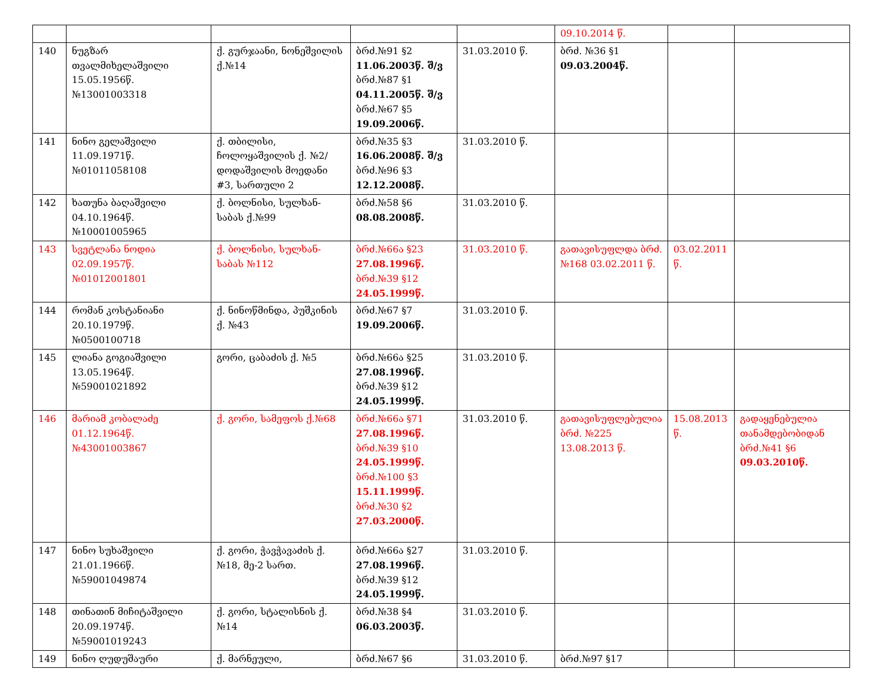| | | | | | 09.10.2014 წ. | | |
| 140 | ნუგზარ თვალმიხელაშვილი 15.05.1956წ. №13001003318 | ქ. გურჯაანი, ნონეშვილის ქ.№14 | ბრძ.№91 §2 11.06.2003წ. შ/ვ ბრძ.№87 §1 04.11.2005წ. შ/ვ ბრძ.№67 §5 19.09.2006წ. | 31.03.2010 წ. | ბრძ. №36 §1 09.03.2004წ. | | |
| 141 | ნინო გელაშვილი 11.09.1971წ. №01011058108 | ქ. თბილისი, ჩოლოყაშვილის ქ. №2/დოდაშვილის მოედანი #3, სართული 2 | ბრძ.№35 §3 16.06.2008წ. შ/ვ ბრძ.№96 §3 12.12.2008წ. | 31.03.2010 წ. | | | |
| 142 | ხათუნა ბაღაშვილი 04.10.1964წ. №10001005965 | ქ. ბოლნისი, სულხან-საბას ქ.№99 | ბრძ.№58 §6 08.08.2008წ. | 31.03.2010 წ. | | | |
| 143 | სვეტლანა ნოდია 02.09.1957წ. №01012001801 | ქ. ბოლნისი, სულხან-საბას №112 | ბრძ.№66ა §23 27.08.1996წ. ბრძ.№39 §12 24.05.1999წ. | 31.03.2010 წ. | გათავისუფლდა ბრძ.№168 03.02.2011 წ. | 03.02.2011 წ. | |
| 144 | რომან კოსტანიანი 20.10.1979წ. №0500100718 | ქ. ნინოწმინდა, პუშკინის ქ. №43 | ბრძ.№67 §7 19.09.2006წ. | 31.03.2010 წ. | | | |
| 145 | ლიანა გოგიაშვილი 13.05.1964წ. №59001021892 | გორი, ცაბაძის ქ. №5 | ბრძ.№66ა §25 27.08.1996წ. ბრძ.№39 §12 24.05.1999წ. | 31.03.2010 წ. | | | |
| 146 | მარიამ კობალაძე 01.12.1964წ. №43001003867 | ქ. გორი, სამეფოს ქ.№68 | ბრძ.№66ა §71 27.08.1996წ. ბრძ.№39 §10 24.05.1999წ. ბრძ.№100 §3 15.11.1999წ. ბრძ.№30 §2 27.03.2000წ. | 31.03.2010 წ. | გათავისუფლებულია ბრძ. №225 13.08.2013 წ. | 15.08.2013 წ. | გადაყენებულია თანამდებობიდან ბრძ.№41 §6 09.03.2010წ. |
| 147 | ნინო სუხაშვილი 21.01.1966წ. №59001049874 | ქ. გორი, ჭავჭავაძის ქ.№18, მე-2 სართ. | ბრძ.№66ა §27 27.08.1996წ. ბრძ.№39 §12 24.05.1999წ. | 31.03.2010 წ. | | | |
| 148 | თინათინ მიჩიტაშვილი 20.09.1974წ. №59001019243 | ქ. გორი, სტალისნის ქ.№14 | ბრძ.№38 §4 06.03.2003წ. | 31.03.2010 წ. | | | |
| 149 | ნინო ღუდუშაური | ქ. მარნეული, | ბრძ.№67 §6 | 31.03.2010 წ. | ბრძ.№97 §17 | | |